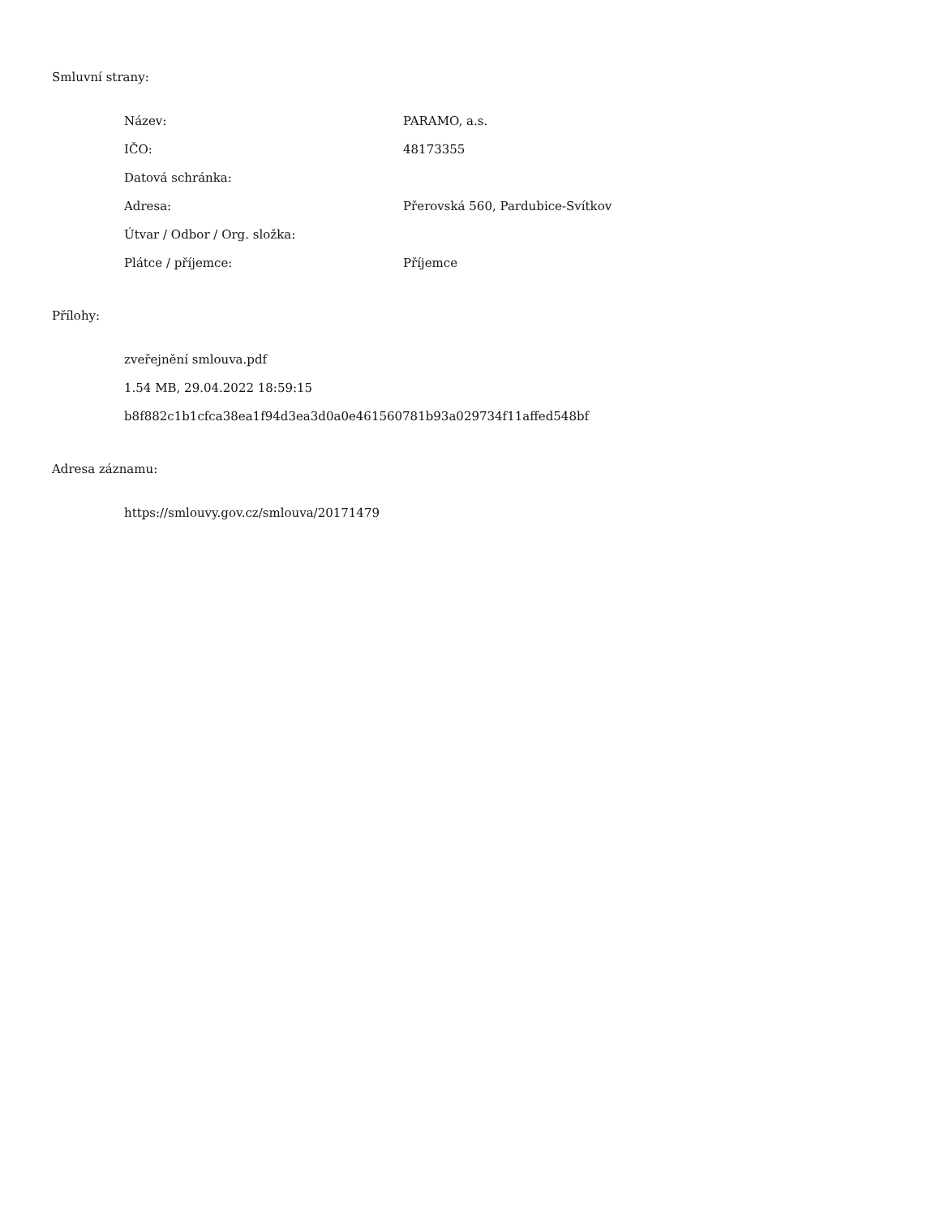Smluvní strany:
| Název: | PARAMO, a.s. |
| IČO: | 48173355 |
| Datová schránka: | |
| Adresa: | Přerovská 560, Pardubice-Svítkov |
| Útvar / Odbor / Org. složka: | |
| Plátce / příjemce: | Příjemce |
Přílohy:
zveřejnění smlouva.pdf
1.54 MB, 29.04.2022 18:59:15
b8f882c1b1cfca38ea1f94d3ea3d0a0e461560781b93a029734f11affed548bf
Adresa záznamu:
https://smlouvy.gov.cz/smlouva/20171479